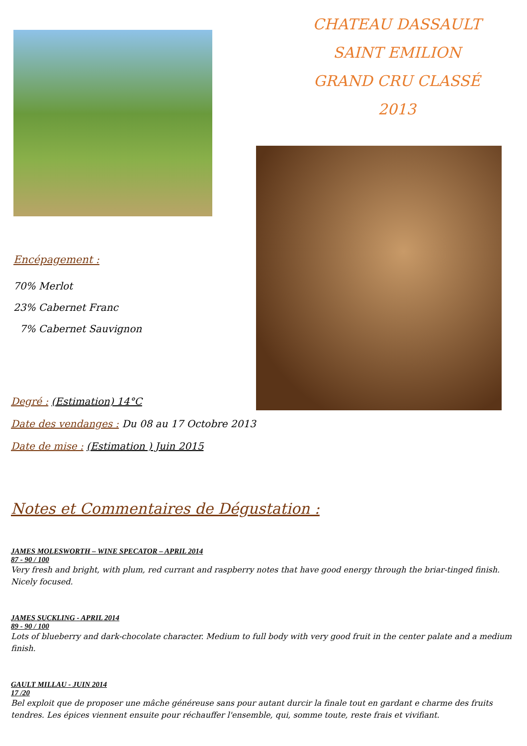Encépagement :
70% Merlot
23% Cabernet Franc
7% Cabernet Sauvignon
CHATEAU DASSAULT
SAINT EMILION
GRAND CRU CLASSÉ
2013
Degré : (Estimation) 14°C
Date des vendanges : Du 08 au 17 Octobre 2013
Date de mise : (Estimation ) Juin 2015
Notes et Commentaires de Dégustation :
JAMES MOLESWORTH – WINE SPECATOR – APRIL 2014
87 - 90 / 100
Very fresh and bright, with plum, red currant and raspberry notes that have good energy through the briar-tinged finish. Nicely focused.
JAMES SUCKLING - APRIL 2014
89 - 90 / 100
Lots of blueberry and dark-chocolate character. Medium to full body with very good fruit in the center palate and a medium finish.
GAULT MILLAU - JUIN 2014
17 /20
Bel exploit que de proposer une mâche généreuse sans pour autant durcir la finale tout en gardant e charme des fruits tendres. Les épices viennent ensuite pour réchauffer l'ensemble, qui, somme toute, reste frais et vivifiant.